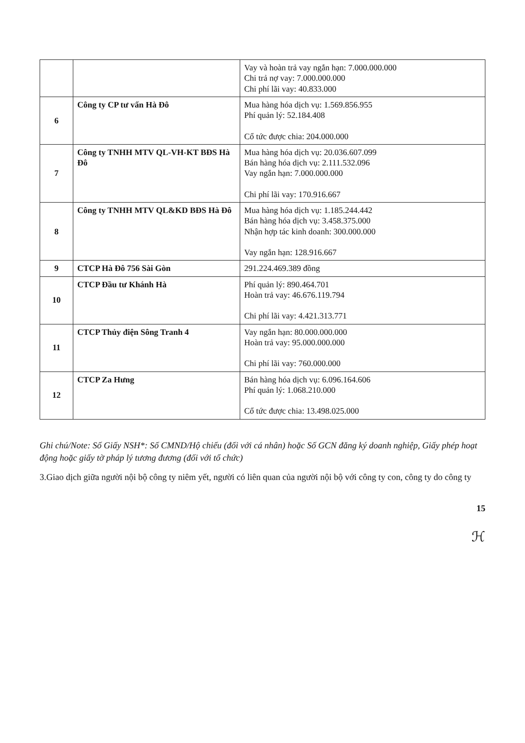| | | Vay và hoàn trả vay ngắn hạn: 7.000.000.000 Chi trả nợ vay: 7.000.000.000 Chi phí lãi vay: 40.833.000 |
| 6 | Công ty CP tư vấn Hà Đô | Mua hàng hóa dịch vụ: 1.569.856.955 Phí quản lý: 52.184.408 Cổ tức được chia: 204.000.000 |
| 7 | Công ty TNHH MTV QL-VH-KT BĐS Hà Đô | Mua hàng hóa dịch vụ: 20.036.607.099 Bán hàng hóa dịch vụ: 2.111.532.096 Vay ngắn hạn: 7.000.000.000 Chi phí lãi vay: 170.916.667 |
| 8 | Công ty TNHH MTV QL&KD BĐS Hà Đô | Mua hàng hóa dịch vụ: 1.185.244.442 Bán hàng hóa dịch vụ: 3.458.375.000 Nhận hợp tác kinh doanh: 300.000.000 Vay ngắn hạn: 128.916.667 |
| 9 | CTCP Hà Đô 756 Sài Gòn | 291.224.469.389 đồng |
| 10 | CTCP Đầu tư Khánh Hà | Phí quản lý: 890.464.701 Hoàn trả vay: 46.676.119.794 Chi phí lãi vay: 4.421.313.771 |
| 11 | CTCP Thủy điện Sông Tranh 4 | Vay ngắn hạn: 80.000.000.000 Hoàn trả vay: 95.000.000.000 Chi phí lãi vay: 760.000.000 |
| 12 | CTCP Za Hưng | Bán hàng hóa dịch vụ: 6.096.164.606 Phí quản lý: 1.068.210.000 Cổ tức được chia: 13.498.025.000 |
Ghi chú/Note: Số Giấy NSH*: Số CMND/Hộ chiếu (đối với cá nhân) hoặc Số GCN đăng ký doanh nghiệp, Giấy phép hoạt động hoặc giấy tờ pháp lý tương đương (đối với tổ chức)
3.Giao dịch giữa người nội bộ công ty niêm yết, người có liên quan của người nội bộ với công ty con, công ty do công ty
15
ℋ